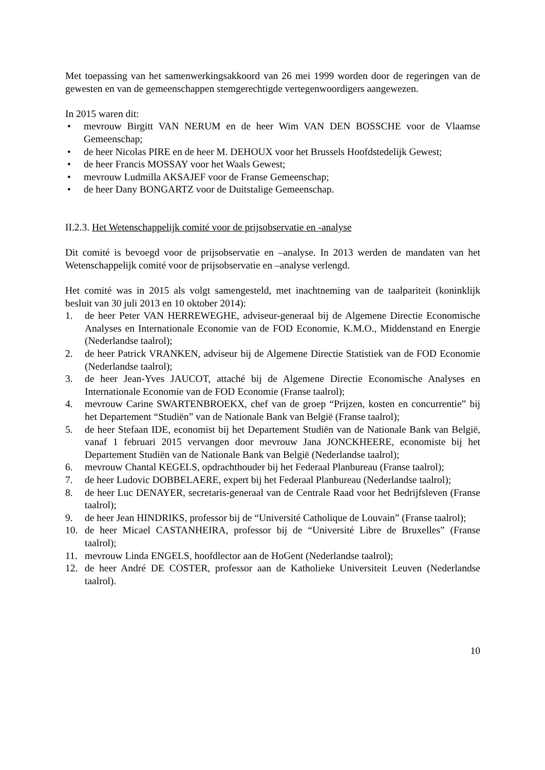Met toepassing van het samenwerkingsakkoord van 26 mei 1999 worden door de regeringen van de gewesten en van de gemeenschappen stemgerechtigde vertegenwoordigers aangewezen.
In 2015 waren dit:
• mevrouw Birgitt VAN NERUM en de heer Wim VAN DEN BOSSCHE voor de Vlaamse Gemeenschap;
• de heer Nicolas PIRE en de heer M. DEHOUX voor het Brussels Hoofdstedelijk Gewest;
• de heer Francis MOSSAY voor het Waals Gewest;
• mevrouw Ludmilla AKSAJEF voor de Franse Gemeenschap;
• de heer Dany BONGARTZ voor de Duitstalige Gemeenschap.
II.2.3. Het Wetenschappelijk comité voor de prijsobservatie en -analyse
Dit comité is bevoegd voor de prijsobservatie en –analyse. In 2013 werden de mandaten van het Wetenschappelijk comité voor de prijsobservatie en –analyse verlengd.
Het comité was in 2015 als volgt samengesteld, met inachtneming van de taalpariteit (koninklijk besluit van 30 juli 2013 en 10 oktober 2014):
1. de heer Peter VAN HERREWEGHE, adviseur-generaal bij de Algemene Directie Economische Analyses en Internationale Economie van de FOD Economie, K.M.O., Middenstand en Energie (Nederlandse taalrol);
2. de heer Patrick VRANKEN, adviseur bij de Algemene Directie Statistiek van de FOD Economie (Nederlandse taalrol);
3. de heer Jean-Yves JAUCOT, attaché bij de Algemene Directie Economische Analyses en Internationale Economie van de FOD Economie (Franse taalrol);
4. mevrouw Carine SWARTENBROEKX, chef van de groep “Prijzen, kosten en concurrentie” bij het Departement “Studiën” van de Nationale Bank van België (Franse taalrol);
5. de heer Stefaan IDE, economist bij het Departement Studiën van de Nationale Bank van België, vanaf 1 februari 2015 vervangen door mevrouw Jana JONCKHEERE, economiste bij het Departement Studiën van de Nationale Bank van België (Nederlandse taalrol);
6. mevrouw Chantal KEGELS, opdrachthouder bij het Federaal Planbureau (Franse taalrol);
7. de heer Ludovic DOBBELAERE, expert bij het Federaal Planbureau (Nederlandse taalrol);
8. de heer Luc DENAYER, secretaris-generaal van de Centrale Raad voor het Bedrijfsleven (Franse taalrol);
9. de heer Jean HINDRIKS, professor bij de “Université Catholique de Louvain” (Franse taalrol);
10. de heer Micael CASTANHEIRA, professor bij de “Université Libre de Bruxelles” (Franse taalrol);
11. mevrouw Linda ENGELS, hoofdlector aan de HoGent (Nederlandse taalrol);
12. de heer André DE COSTER, professor aan de Katholieke Universiteit Leuven (Nederlandse taalrol).
10